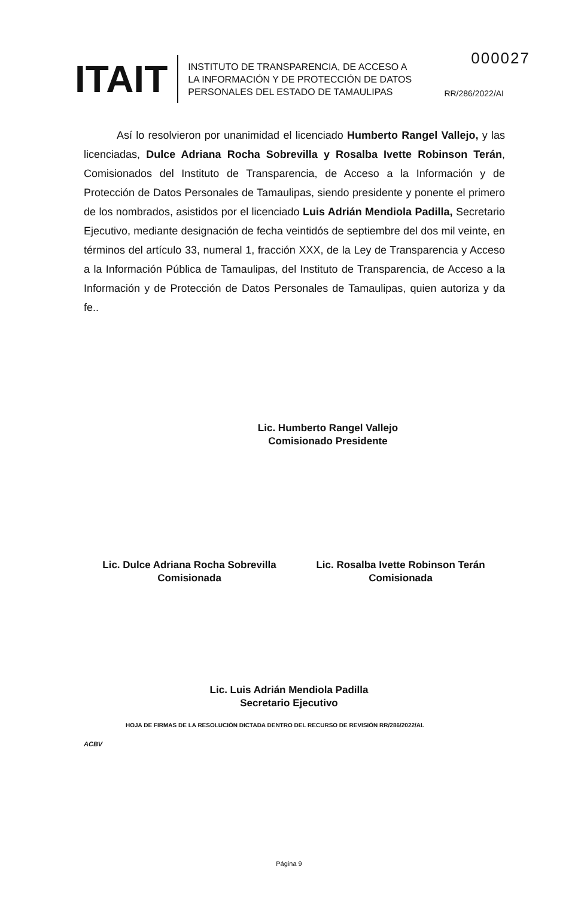000027
ITAIT
INSTITUTO DE TRANSPARENCIA, DE ACCESO A
LA INFORMACIÓN Y DE PROTECCIÓN DE DATOS
PERSONALES DEL ESTADO DE TAMAULIPAS
RR/286/2022/AI
Así lo resolvieron por unanimidad el licenciado Humberto Rangel Vallejo, y las licenciadas, Dulce Adriana Rocha Sobrevilla y Rosalba Ivette Robinson Terán, Comisionados del Instituto de Transparencia, de Acceso a la Información y de Protección de Datos Personales de Tamaulipas, siendo presidente y ponente el primero de los nombrados, asistidos por el licenciado Luis Adrián Mendiola Padilla, Secretario Ejecutivo, mediante designación de fecha veintidós de septiembre del dos mil veinte, en términos del artículo 33, numeral 1, fracción XXX, de la Ley de Transparencia y Acceso a la Información Pública de Tamaulipas, del Instituto de Transparencia, de Acceso a la Información y de Protección de Datos Personales de Tamaulipas, quien autoriza y da fe..
Lic. Humberto Rangel Vallejo
Comisionado Presidente
Lic. Dulce Adriana Rocha Sobrevilla
Comisionada
Lic. Rosalba Ivette Robinson Terán
Comisionada
Lic. Luis Adrián Mendiola Padilla
Secretario Ejecutivo
HOJA DE FIRMAS DE LA RESOLUCIÓN DICTADA DENTRO DEL RECURSO DE REVISIÓN RR/286/2022/AI.
ACBV
Página 9